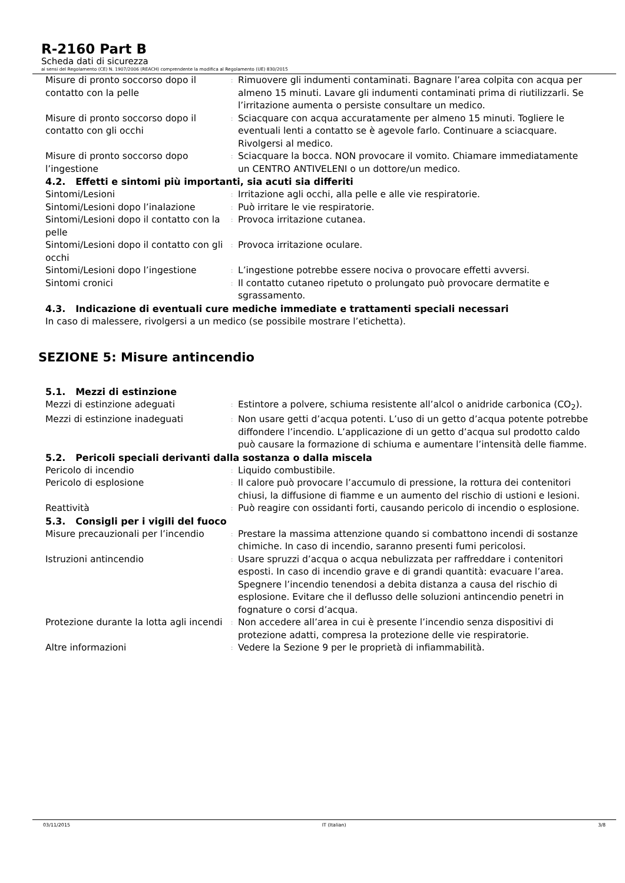R-2160 Part B
Scheda dati di sicurezza
ai sensi del Regolamento (CE) N. 1907/2006 (REACH) comprendente la modifica al Regolamento (UE) 830/2015
| Misure di pronto soccorso dopo il contatto con la pelle | : | Rimuovere gli indumenti contaminati. Bagnare l’area colpita con acqua per almeno 15 minuti. Lavare gli indumenti contaminati prima di riutilizzarli. Se l’irritazione aumenta o persiste consultare un medico. |
| Misure di pronto soccorso dopo il contatto con gli occhi | : | Sciacquare con acqua accuratamente per almeno 15 minuti. Togliere le eventuali lenti a contatto se è agevole farlo. Continuare a sciacquare. Rivolgersi al medico. |
| Misure di pronto soccorso dopo l’ingestione | : | Sciacquare la bocca. NON provocare il vomito. Chiamare immediatamente un CENTRO ANTIVELENI o un dottore/un medico. |
4.2. Effetti e sintomi più importanti, sia acuti sia differiti
| Sintomi/Lesioni | : | Irritazione agli occhi, alla pelle e alle vie respiratorie. |
| Sintomi/Lesioni dopo l’inalazione | : | Può irritare le vie respiratorie. |
| Sintomi/Lesioni dopo il contatto con la pelle | : | Provoca irritazione cutanea. |
| Sintomi/Lesioni dopo il contatto con gli occhi | : | Provoca irritazione oculare. |
| Sintomi/Lesioni dopo l’ingestione | : | L’ingestione potrebbe essere nociva o provocare effetti avversi. |
| Sintomi cronici | : | Il contatto cutaneo ripetuto o prolungato può provocare dermatite e sgrassamento. |
4.3. Indicazione di eventuali cure mediche immediate e trattamenti speciali necessari
In caso di malessere, rivolgersi a un medico (se possibile mostrare l’etichetta).
SEZIONE 5: Misure antincendio
5.1. Mezzi di estinzione
| Mezzi di estinzione adeguati | : | Estintore a polvere, schiuma resistente all’alcol o anidride carbonica (CO<sub>2</sub>). |
| Mezzi di estinzione inadeguati | : | Non usare getti d’acqua potenti. L’uso di un getto d’acqua potente potrebbe diffondere l’incendio. L’applicazione di un getto d’acqua sul prodotto caldo può causare la formazione di schiuma e aumentare l’intensità delle fiamme. |
5.2. Pericoli speciali derivanti dalla sostanza o dalla miscela
| Pericolo di incendio | : | Liquido combustibile. |
| Pericolo di esplosione | : | Il calore può provocare l’accumulo di pressione, la rottura dei contenitori chiusi, la diffusione di fiamme e un aumento del rischio di ustioni e lesioni. |
| Reattività | : | Può reagire con ossidanti forti, causando pericolo di incendio o esplosione. |
5.3. Consigli per i vigili del fuoco
| Misure precauzionali per l’incendio | : | Prestare la massima attenzione quando si combattono incendi di sostanze chimiche. In caso di incendio, saranno presenti fumi pericolosi. |
| Istruzioni antincendio | : | Usare spruzzi d’acqua o acqua nebulizzata per raffreddare i contenitori esposti. In caso di incendio grave e di grandi quantità: evacuare l’area. Spegnere l’incendio tenendosi a debita distanza a causa del rischio di esplosione. Evitare che il deflusso delle soluzioni antincendio penetri in fognature o corsi d’acqua. |
| Protezione durante la lotta agli incendi | : | Non accedere all’area in cui è presente l’incendio senza dispositivi di protezione adatti, compresa la protezione delle vie respiratorie. |
| Altre informazioni | : | Vedere la Sezione 9 per le proprietà di infiammabilità. |
03/11/2015 IT (Italian) 3/8